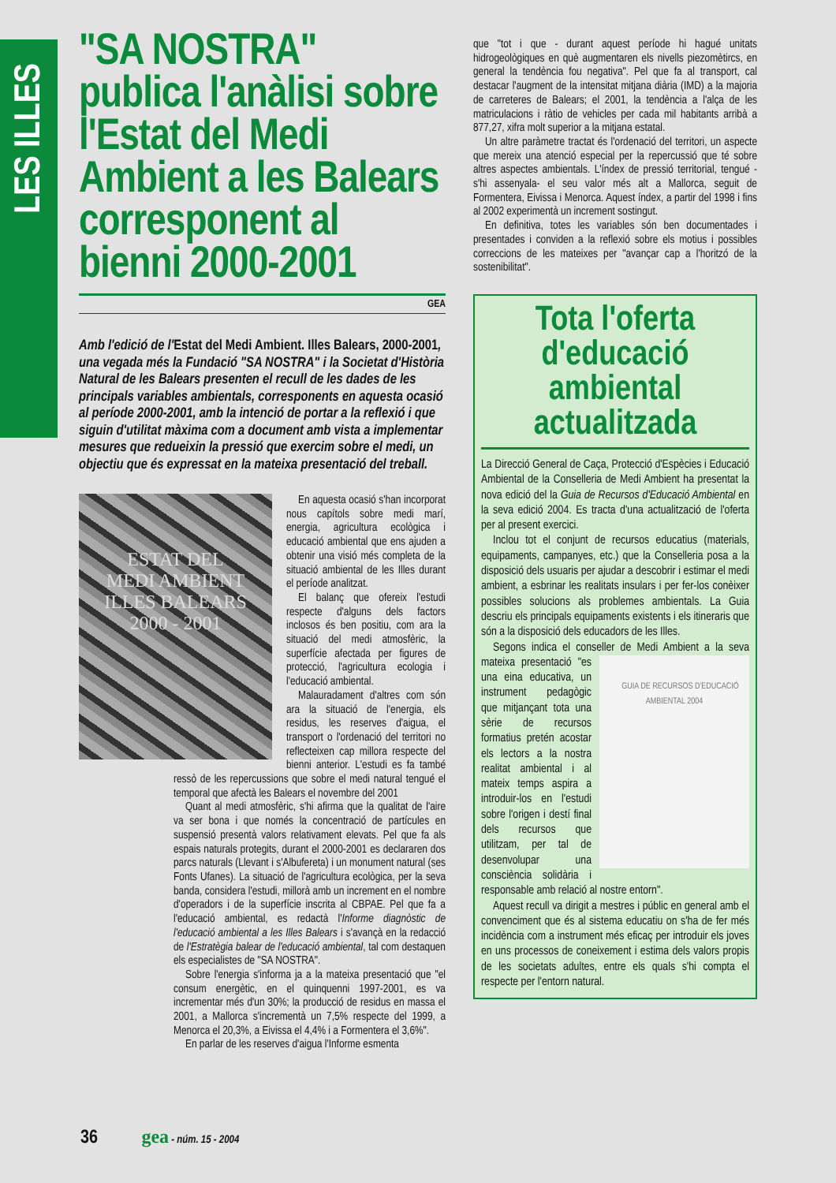LES ILLES
"SA NOSTRA" publica l'anàlisi sobre l'Estat del Medi Ambient a les Balears corresponent al bienni 2000-2001
GEA
Amb l'edició de l'Estat del Medi Ambient. Illes Balears, 2000-2001, una vegada més la Fundació "SA NOSTRA" i la Societat d'Història Natural de les Balears presenten el recull de les dades de les principals variables ambientals, corresponents en aquesta ocasió al període 2000-2001, amb la intenció de portar a la reflexió i que siguin d'utilitat màxima com a document amb vista a implementar mesures que redueixin la pressió que exercim sobre el medi, un objectiu que és expressat en la mateixa presentació del treball.
ESTAT DEL
MEDI AMBIENT
ILLES BALEARS
2000 - 2001
En aquesta ocasió s'han incorporat nous capítols sobre medi marí, energia, agricultura ecològica i educació ambiental que ens ajuden a obtenir una visió més completa de la situació ambiental de les Illes durant el període analitzat.
El balanç que ofereix l'estudi respecte d'alguns dels factors inclosos és ben positiu, com ara la situació del medi atmosfèric, la superfície afectada per figures de protecció, l'agricultura ecologia i l'educació ambiental.
Malauradament d'altres com són ara la situació de l'energia, els residus, les reserves d'aigua, el transport o l'ordenació del territori no reflecteixen cap millora respecte del bienni anterior. L'estudi es fa també ressò de les repercussions que sobre el medi natural tengué el temporal que afectà les Balears el novembre del 2001
Quant al medi atmosfèric, s'hi afirma que la qualitat de l'aire va ser bona i que només la concentració de partícules en suspensió presentà valors relativament elevats. Pel que fa als espais naturals protegits, durant el 2000-2001 es declararen dos parcs naturals (Llevant i s'Albufereta) i un monument natural (ses Fonts Ufanes). La situació de l'agricultura ecològica, per la seva banda, considera l'estudi, millorà amb un increment en el nombre d'operadors i de la superfície inscrita al CBPAE. Pel que fa a l'educació ambiental, es redactà l'Informe diagnòstic de l'educació ambiental a les Illes Balears i s'avançà en la redacció de l'Estratègia balear de l'educació ambiental, tal com destaquen els especialistes de "SA NOSTRA".
Sobre l'energia s'informa ja a la mateixa presentació que "el consum energètic, en el quinquenni 1997-2001, es va incrementar més d'un 30%; la producció de residus en massa el 2001, a Mallorca s'incrementà un 7,5% respecte del 1999, a Menorca el 20,3%, a Eivissa el 4,4% i a Formentera el 3,6%".
En parlar de les reserves d'aigua l'Informe esmenta
que "tot i que - durant aquest període hi hagué unitats hidrogeològiques en què augmentaren els nivells piezomètircs, en general la tendència fou negativa". Pel que fa al transport, cal destacar l'augment de la intensitat mitjana diària (IMD) a la majoria de carreteres de Balears; el 2001, la tendència a l'alça de les matriculacions i ràtio de vehicles per cada mil habitants arribà a 877,27, xifra molt superior a la mitjana estatal.
Un altre paràmetre tractat és l'ordenació del territori, un aspecte que mereix una atenció especial per la repercussió que té sobre altres aspectes ambientals. L'índex de pressió territorial, tengué -s'hi assenyala- el seu valor més alt a Mallorca, seguit de Formentera, Eivissa i Menorca. Aquest índex, a partir del 1998 i fins al 2002 experimentà un increment sostingut.
En definitiva, totes les variables són ben documentades i presentades i conviden a la reflexió sobre els motius i possibles correccions de les mateixes per "avançar cap a l'horitzó de la sostenibilitat".
Tota l'oferta d'educació ambiental actualitzada
La Direcció General de Caça, Protecció d'Espècies i Educació Ambiental de la Conselleria de Medi Ambient ha presentat la nova edició del la Guia de Recursos d'Educació Ambiental en la seva edició 2004. Es tracta d'una actualització de l'oferta per al present exercici.
Inclou tot el conjunt de recursos educatius (materials, equipaments, campanyes, etc.) que la Conselleria posa a la disposició dels usuaris per ajudar a descobrir i estimar el medi ambient, a esbrinar les realitats insulars i per fer-los conèixer possibles solucions als problemes ambientals. La Guia descriu els principals equipaments existents i els itineraris que són a la disposició dels educadors de les Illes.
Segons indica el conseller de Medi Ambient a la seva mateixa presentació GUIA DE RECURSOS D'EDUCACIÓ AMBIENTAL 2004 "es una eina educativa, un instrument pedagògic que mitjançant tota una sèrie de recursos formatius pretén acostar els lectors a la nostra realitat ambiental i al mateix temps aspira a introduir-los en l'estudi sobre l'origen i destí final dels recursos que utilitzam, per tal de desenvolupar una consciència solidària i responsable amb relació al nostre entorn".
Aquest recull va dirigit a mestres i públic en general amb el convenciment que és al sistema educatiu on s'ha de fer més incidència com a instrument més eficaç per introduir els joves en uns processos de coneixement i estima dels valors propis de les societats adultes, entre els quals s'hi compta el respecte per l'entorn natural.
36 gea - núm. 15 - 2004